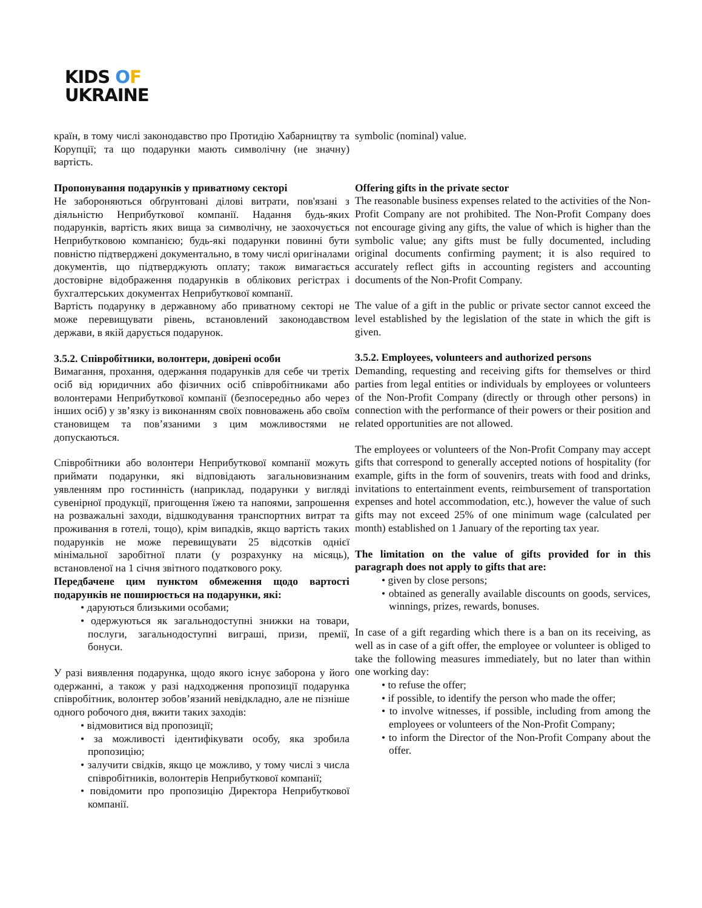KIDS OF
UKRAINE
країн, в тому числі законодавство про Протидію Хабарництву та Корупції; та що подарунки мають символічну (не значну) вартість.
Пропонування подарунків у приватному секторі
Не забороняються обґрунтовані ділові витрати, пов'язані з діяльністю Неприбуткової компанії. Надання будь-яких подарунків, вартість яких вища за символічну, не заохочується Неприбутковою компанією; будь-які подарунки повинні бути повністю підтверджені документально, в тому числі оригіналами документів, що підтверджують оплату; також вимагається достовірне відображення подарунків в облікових регістрах і бухгалтерських документах Неприбуткової компанії.
Вартість подарунку в державному або приватному секторі не може перевищувати рівень, встановлений законодавством держави, в якій дарується подарунок.
3.5.2. Співробітники, волонтери, довірені особи
Вимагання, прохання, одержання подарунків для себе чи третіх осіб від юридичних або фізичних осіб співробітниками або волонтерами Неприбуткової компанії (безпосередньо або через інших осіб) у зв’язку із виконанням своїх повноважень або своїм становищем та пов’язаними з цим можливостями не допускаються.
Співробітники або волонтери Неприбуткової компанії можуть приймати подарунки, які відповідають загальновизнаним уявленням про гостинність (наприклад, подарунки у вигляді сувенірної продукції, пригощення їжею та напоями, запрошення на розважальні заходи, відшкодування транспортних витрат та проживання в готелі, тощо), крім випадків, якщо вартість таких подарунків не може перевищувати 25 відсотків однієї мінімальної заробітної плати (у розрахунку на місяць), встановленої на 1 січня звітного податкового року.
Передбачене цим пунктом обмеження щодо вартості подарунків не поширюється на подарунки, які:
• даруються близькими особами;
• одержуються як загальнодоступні знижки на товари, послуги, загальнодоступні виграші, призи, премії, бонуси.
У разі виявлення подарунка, щодо якого існує заборона у його одержанні, а також у разі надходження пропозиції подарунка співробітник, волонтер зобов’язаний невідкладно, але не пізніше одного робочого дня, вжити таких заходів:
• відмовитися від пропозиції;
• за можливості ідентифікувати особу, яка зробила пропозицію;
• залучити свідків, якщо це можливо, у тому числі з числа співробітників, волонтерів Неприбуткової компанії;
• повідомити про пропозицію Директора Неприбуткової компанії.
symbolic (nominal) value.
Offering gifts in the private sector
The reasonable business expenses related to the activities of the Non-Profit Company are not prohibited. The Non-Profit Company does not encourage giving any gifts, the value of which is higher than the symbolic value; any gifts must be fully documented, including original documents confirming payment; it is also required to accurately reflect gifts in accounting registers and accounting documents of the Non-Profit Company.
The value of a gift in the public or private sector cannot exceed the level established by the legislation of the state in which the gift is given.
3.5.2. Employees, volunteers and authorized persons
Demanding, requesting and receiving gifts for themselves or third parties from legal entities or individuals by employees or volunteers of the Non-Profit Company (directly or through other persons) in connection with the performance of their powers or their position and related opportunities are not allowed.
The employees or volunteers of the Non-Profit Company may accept gifts that correspond to generally accepted notions of hospitality (for example, gifts in the form of souvenirs, treats with food and drinks, invitations to entertainment events, reimbursement of transportation expenses and hotel accommodation, etc.), however the value of such gifts may not exceed 25% of one minimum wage (calculated per month) established on 1 January of the reporting tax year.
The limitation on the value of gifts provided for in this paragraph does not apply to gifts that are:
• given by close persons;
• obtained as generally available discounts on goods, services, winnings, prizes, rewards, bonuses.
In case of a gift regarding which there is a ban on its receiving, as well as in case of a gift offer, the employee or volunteer is obliged to take the following measures immediately, but no later than within one working day:
• to refuse the offer;
• if possible, to identify the person who made the offer;
• to involve witnesses, if possible, including from among the employees or volunteers of the Non-Profit Company;
• to inform the Director of the Non-Profit Company about the offer.